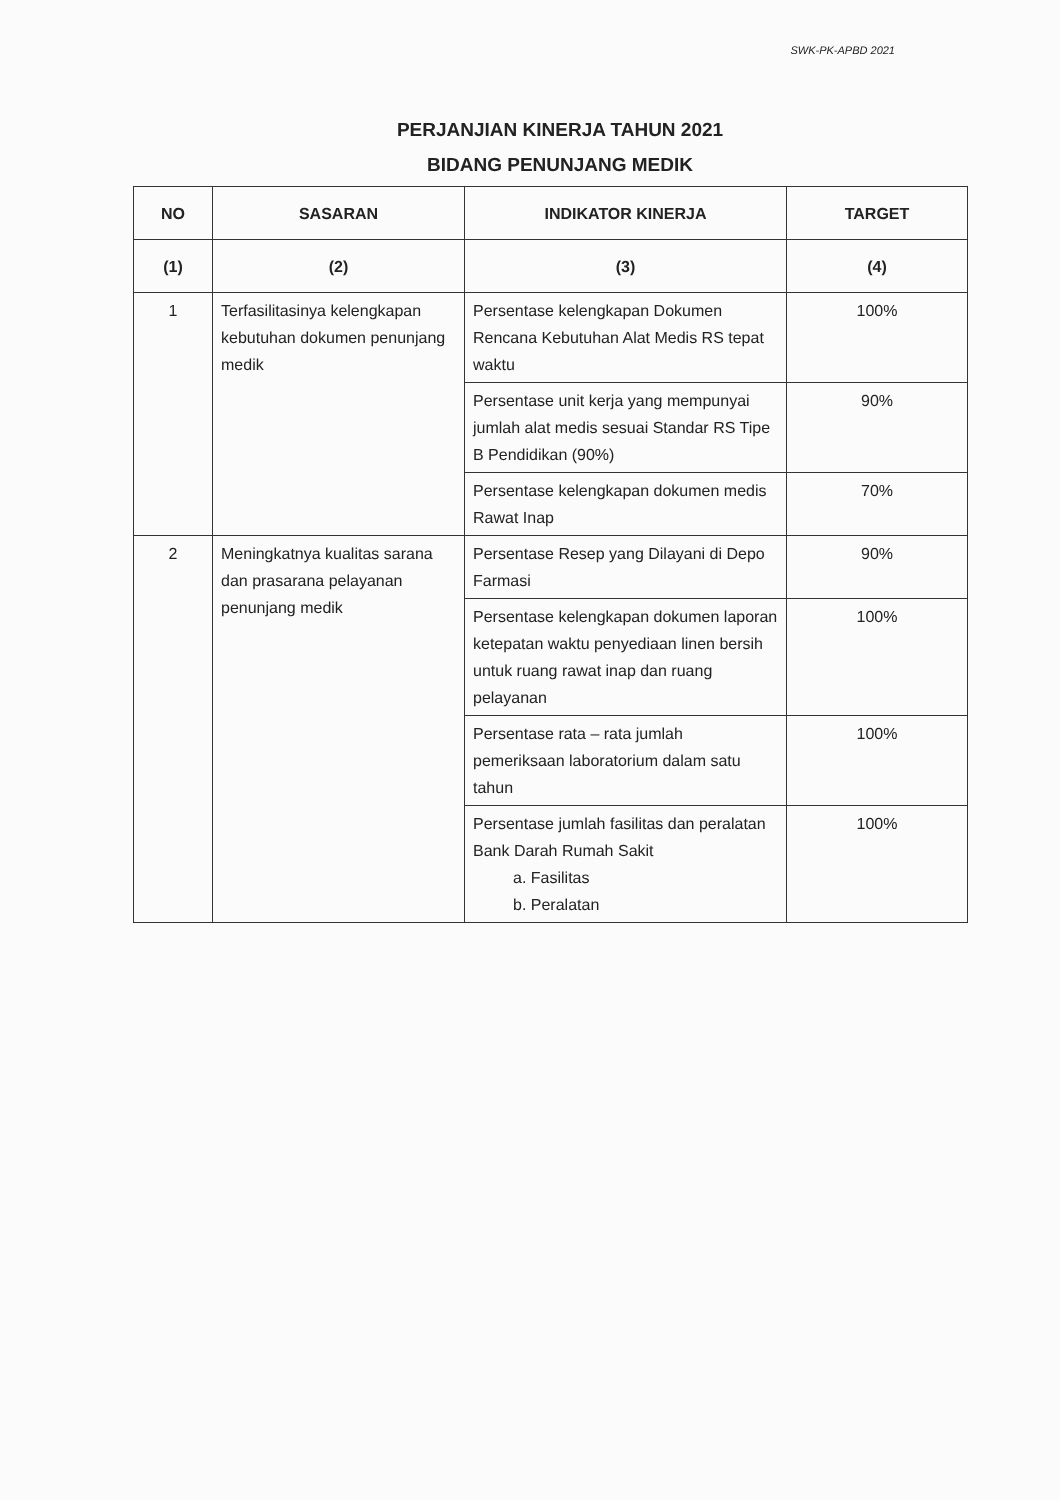SWK-PK-APBD 2021
PERJANJIAN KINERJA TAHUN 2021
BIDANG PENUNJANG MEDIK
| NO | SASARAN | INDIKATOR KINERJA | TARGET |
| --- | --- | --- | --- |
| (1) | (2) | (3) | (4) |
| 1 | Terfasilitasinya kelengkapan kebutuhan dokumen penunjang medik | Persentase kelengkapan Dokumen Rencana Kebutuhan Alat Medis RS tepat waktu | 100% |
| | | Persentase unit kerja yang mempunyai jumlah alat medis sesuai Standar RS Tipe B Pendidikan (90%) | 90% |
| | | Persentase kelengkapan dokumen medis Rawat Inap | 70% |
| 2 | Meningkatnya kualitas sarana dan prasarana pelayanan penunjang medik | Persentase Resep yang Dilayani di Depo Farmasi | 90% |
| | | Persentase kelengkapan dokumen laporan ketepatan waktu penyediaan linen bersih untuk ruang rawat inap dan ruang pelayanan | 100% |
| | | Persentase rata – rata jumlah pemeriksaan laboratorium dalam satu tahun | 100% |
| | | Persentase jumlah fasilitas dan peralatan Bank Darah Rumah Sakit a. Fasilitas b. Peralatan | 100% |